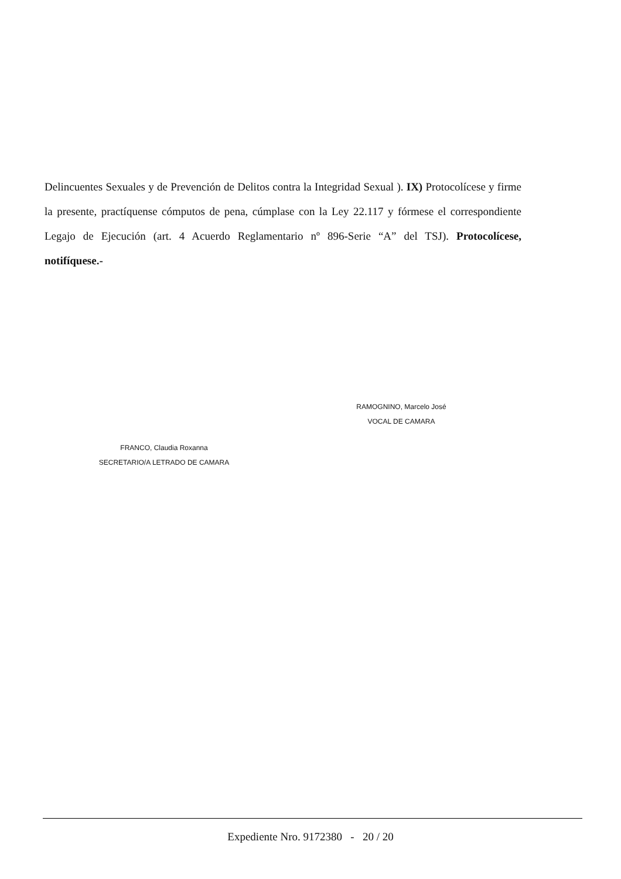Delincuentes Sexuales y de Prevención de Delitos contra la Integridad Sexual ). IX) Protocolícese y firme la presente, practíquense cómputos de pena, cúmplase con la Ley 22.117 y fórmese el correspondiente Legajo de Ejecución (art. 4 Acuerdo Reglamentario nº 896-Serie “A” del TSJ). Protocolícese, notifíquese.-
RAMOGNINO, Marcelo José
VOCAL DE CAMARA
FRANCO, Claudia Roxanna
SECRETARIO/A LETRADO DE CAMARA
Expediente Nro. 9172380 - 20 / 20